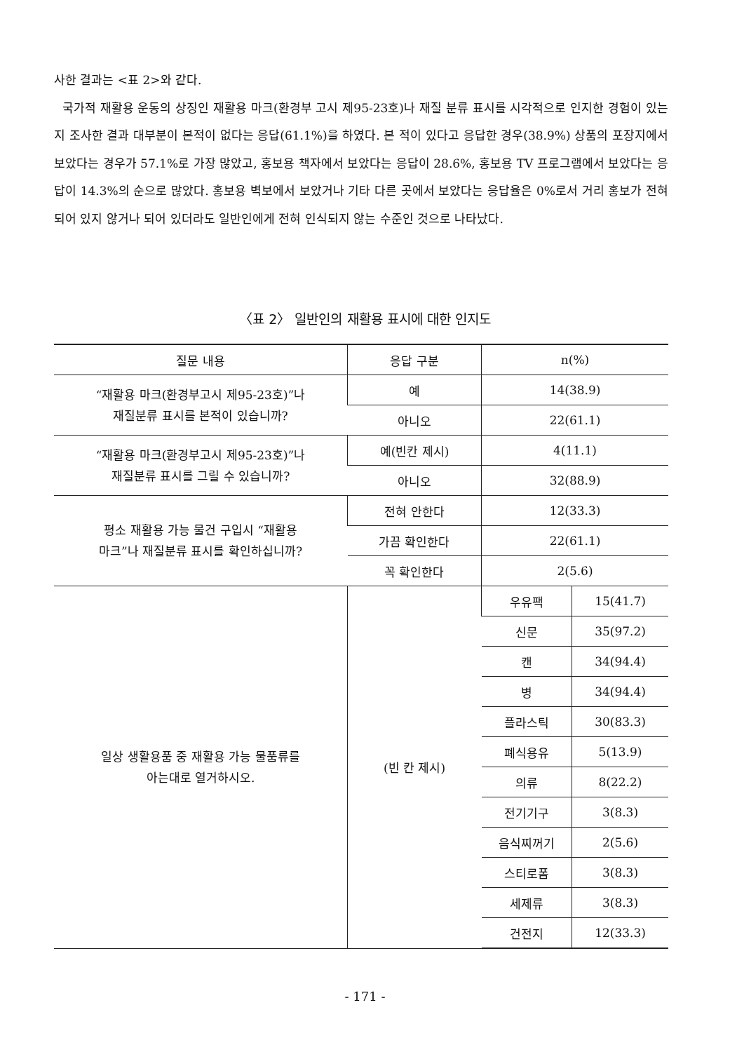사한 결과는 <표 2>와 같다.
국가적 재활용 운동의 상징인 재활용 마크(환경부 고시 제95-23호)나 재질 분류 표시를 시각적으로 인지한 경험이 있는지 조사한 결과 대부분이 본적이 없다는 응답(61.1%)을 하였다. 본 적이 있다고 응답한 경우(38.9%) 상품의 포장지에서 보았다는 경우가 57.1%로 가장 많았고, 홍보용 책자에서 보았다는 응답이 28.6%, 홍보용 TV 프로그램에서 보았다는 응답이 14.3%의 순으로 많았다. 홍보용 벽보에서 보았거나 기타 다른 곳에서 보았다는 응답율은 0%로서 거리 홍보가 전혀 되어 있지 않거나 되어 있더라도 일반인에게 전혀 인식되지 않는 수준인 것으로 나타났다.
〈표 2〉 일반인의 재활용 표시에 대한 인지도
| 질문 내용 | 응답 구분 | n(%) | |
| --- | --- | --- | --- |
| “재활용 마크(환경부고시 제95-23호)”나 재질분류 표시를 본적이 있습니까? | 예 | 14(38.9) | |
| | 아니오 | 22(61.1) | |
| “재활용 마크(환경부고시 제95-23호)”나 재질분류 표시를 그릴 수 있습니까? | 예(빈칸 제시) | 4(11.1) | |
| | 아니오 | 32(88.9) | |
| 평소 재활용 가능 물건 구입시 “재활용 마크”나 재질분류 표시를 확인하십니까? | 전혀 안한다 | 12(33.3) | |
| | 가끔 확인한다 | 22(61.1) | |
| | 꼭 확인한다 | 2(5.6) | |
| 일상 생활용품 중 재활용 가능 물품류를 아는대로 열거하시오. | (빈 칸 제시) | 우유팩 | 15(41.7) |
| | | 신문 | 35(97.2) |
| | | 캔 | 34(94.4) |
| | | 병 | 34(94.4) |
| | | 플라스틱 | 30(83.3) |
| | | 폐식용유 | 5(13.9) |
| | | 의류 | 8(22.2) |
| | | 전기기구 | 3(8.3) |
| | | 음식찌꺼기 | 2(5.6) |
| | | 스티로폼 | 3(8.3) |
| | | 세제류 | 3(8.3) |
| | | 건전지 | 12(33.3) |
- 171 -